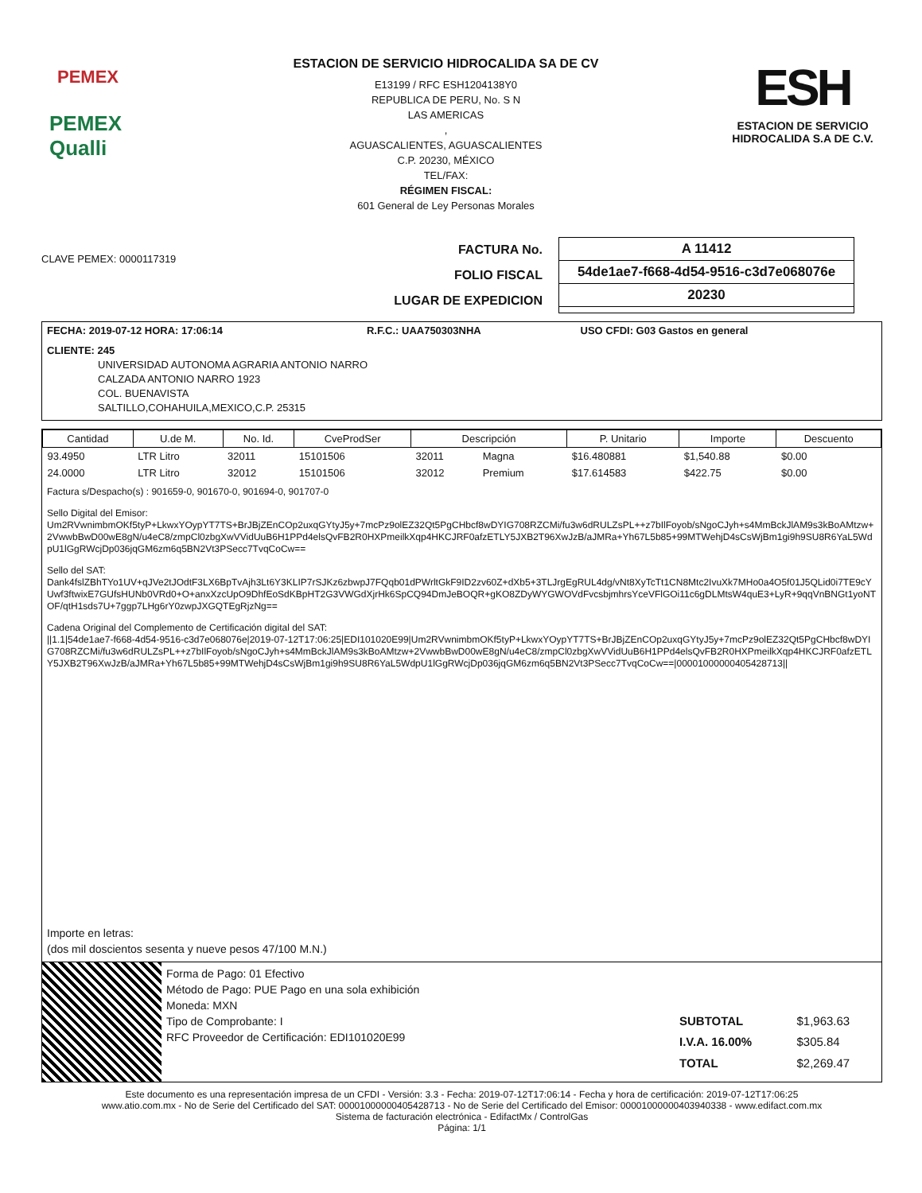PEMEX
PEMEX Qualli
ESTACION DE SERVICIO HIDROCALIDA SA DE CV
E13199 / RFC ESH1204138Y0
REPUBLICA DE PERU, No. S N
LAS AMERICAS
,
AGUASCALIENTES, AGUASCALIENTES
C.P. 20230, MÉXICO
TEL/FAX:
RÉGIMEN FISCAL:
601 General de Ley Personas Morales
ESH
ESTACION DE SERVICIO
HIDROCALIDA S.A DE C.V.
CLAVE PEMEX: 0000117319
FACTURA No.
FOLIO FISCAL
LUGAR DE EXPEDICION
A 11412
54de1ae7-f668-4d54-9516-c3d7e068076e
20230
| FECHA: 2019-07-12 HORA: 17:06:14 | R.F.C.: UAA750303NHA | USO CFDI: G03 Gastos en general |
CLIENTE: 245
UNIVERSIDAD AUTONOMA AGRARIA ANTONIO NARRO
CALZADA ANTONIO NARRO 1923
COL. BUENAVISTA
SALTILLO,COHAHUILA,MEXICO,C.P. 25315
| Cantidad | U.de M. | No. Id. | CveProdSer | Descripción | | P. Unitario | Importe | Descuento |
| --- | --- | --- | --- | --- | --- | --- | --- | --- |
| 93.4950 | LTR Litro | 32011 | 15101506 | 32011 | Magna | $16.480881 | $1,540.88 | $0.00 |
| 24.0000 | LTR Litro | 32012 | 15101506 | 32012 | Premium | $17.614583 | $422.75 | $0.00 |
Factura s/Despacho(s) : 901659-0, 901670-0, 901694-0, 901707-0
Sello Digital del Emisor:
Um2RVwnimbmOKf5tyP+LkwxYOypYT7TS+BrJBjZEnCOp2uxqGYtyJ5y+7mcPz9olEZ32Qt5PgCHbcf8wDYIG708RZCMi/fu3w6dRULZsPL++z7bIlFoyob/sNgoCJyh+s4MmBckJlAM9s3kBoAMtzw+2VwwbBwD00wE8gN/u4eC8/zmpCl0zbgXwVVidUuB6H1PPd4elsQvFB2R0HXPmeilkXqp4HKCJRF0afzETLY5JXB2T96XwJzB/aJMRa+Yh67L5b85+99MTWehjD4sCsWjBm1gi9h9SU8R6YaL5WdpU1lGgRWcjDp036jqGM6zm6q5BN2Vt3PSecc7TvqCoCw==
Sello del SAT:
Dank4fslZBhTYo1UV+qJVe2tJOdtF3LX6BpTvAjh3Lt6Y3KLIP7rSJKz6zbwpJ7FQqb01dPWrltGkF9ID2zv60Z+dXb5+3TLJrgEgRUL4dg/vNt8XyTcTt1CN8Mtc2IvuXk7MHo0a4O5f01J5QLid0i7TE9cYUwf3ftwixE7GUfsHUNb0VRd0+O+anxXzcUpO9DhfEoSdKBpHT2G3VWGdXjrHk6SpCQ94DmJeBOQR+gKO8ZDyWYGWOVdFvcsbjmhrsYceVFlGOi11c6gDLMtsW4quE3+LyR+9qqVnBNGt1yoNTOF/qtH1sds7U+7ggp7LHg6rY0zwpJXGQTEgRjzNg==
Cadena Original del Complemento de Certificación digital del SAT:
||1.1|54de1ae7-f668-4d54-9516-c3d7e068076e|2019-07-12T17:06:25|EDI101020E99|Um2RVwnimbmOKf5tyP+LkwxYOypYT7TS+BrJBjZEnCOp2uxqGYtyJ5y+7mcPz9olEZ32Qt5PgCHbcf8wDYIG708RZCMi/fu3w6dRULZsPL++z7bIlFoyob/sNgoCJyh+s4MmBckJlAM9s3kBoAMtzw+2VwwbBwD00wE8gN/u4eC8/zmpCl0zbgXwVVidUuB6H1PPd4elsQvFB2R0HXPmeilkXqp4HKCJRF0afzETLY5JXB2T96XwJzB/aJMRa+Yh67L5b85+99MTWehjD4sCsWjBm1gi9h9SU8R6YaL5WdpU1lGgRWcjDp036jqGM6zm6q5BN2Vt3PSecc7TvqCoCw==|00001000000405428713||
Importe en letras:
(dos mil doscientos sesenta y nueve pesos 47/100 M.N.)
Forma de Pago: 01 Efectivo
Método de Pago: PUE Pago en una sola exhibición
Moneda: MXN
Tipo de Comprobante: I
RFC Proveedor de Certificación: EDI101020E99
| SUBTOTAL | $1,963.63 |
| I.V.A. 16.00% | $305.84 |
| TOTAL | $2,269.47 |
Este documento es una representación impresa de un CFDI - Versión: 3.3 - Fecha: 2019-07-12T17:06:14 - Fecha y hora de certificación: 2019-07-12T17:06:25
www.atio.com.mx - No de Serie del Certificado del SAT: 00001000000405428713 - No de Serie del Certificado del Emisor: 00001000000403940338 - www.edifact.com.mx
Sistema de facturación electrónica - EdifactMx / ControlGas
Página: 1/1